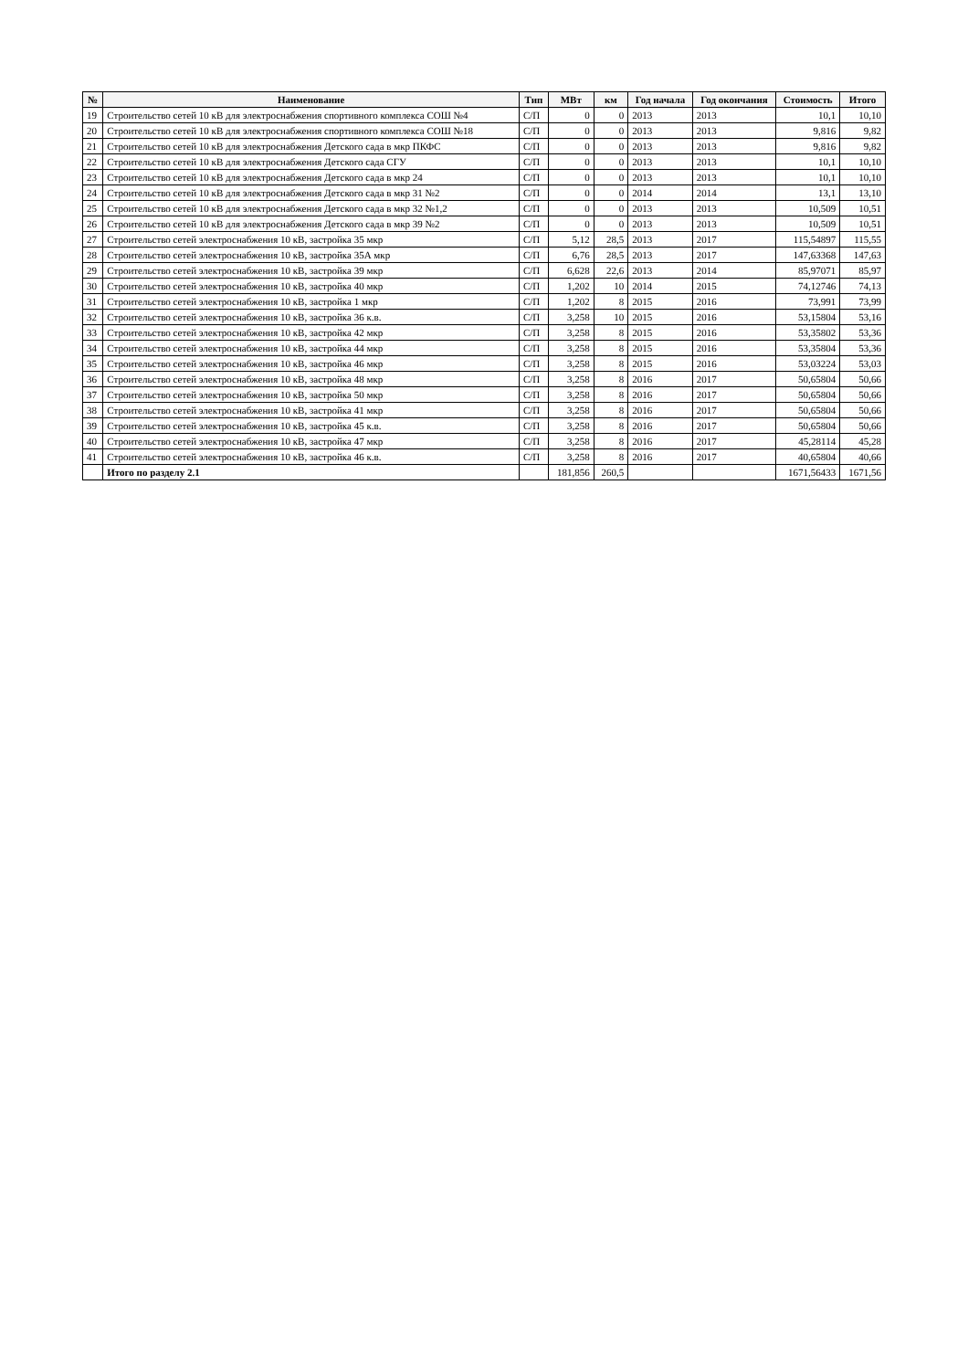| № | Наименование | Тип | МВт | км | Год начала | Год окончания | Стоимость | Итого |
| --- | --- | --- | --- | --- | --- | --- | --- | --- |
| 19 | Строительство сетей 10 кВ для электроснабжения спортивного комплекса СОШ №4 | С/П | 0 | 0 | 2013 | 2013 | 10,1 | 10,10 |
| 20 | Строительство сетей 10 кВ для электроснабжения спортивного комплекса СОШ №18 | С/П | 0 | 0 | 2013 | 2013 | 9,816 | 9,82 |
| 21 | Строительство сетей 10 кВ для электроснабжения Детского сада в мкр ПКФС | С/П | 0 | 0 | 2013 | 2013 | 9,816 | 9,82 |
| 22 | Строительство сетей 10 кВ для электроснабжения Детского сада СГУ | С/П | 0 | 0 | 2013 | 2013 | 10,1 | 10,10 |
| 23 | Строительство сетей 10 кВ для электроснабжения Детского сада в мкр 24 | С/П | 0 | 0 | 2013 | 2013 | 10,1 | 10,10 |
| 24 | Строительство сетей 10 кВ для электроснабжения Детского сада в мкр 31 №2 | С/П | 0 | 0 | 2014 | 2014 | 13,1 | 13,10 |
| 25 | Строительство сетей 10 кВ для электроснабжения Детского сада в мкр 32 №1,2 | С/П | 0 | 0 | 2013 | 2013 | 10,509 | 10,51 |
| 26 | Строительство сетей 10 кВ для электроснабжения Детского сада в мкр 39 №2 | С/П | 0 | 0 | 2013 | 2013 | 10,509 | 10,51 |
| 27 | Строительство сетей электроснабжения 10 кВ, застройка 35 мкр | С/П | 5,12 | 28,5 | 2013 | 2017 | 115,54897 | 115,55 |
| 28 | Строительство сетей электроснабжения 10 кВ, застройка 35А мкр | С/П | 6,76 | 28,5 | 2013 | 2017 | 147,63368 | 147,63 |
| 29 | Строительство сетей электроснабжения 10 кВ, застройка 39 мкр | С/П | 6,628 | 22,6 | 2013 | 2014 | 85,97071 | 85,97 |
| 30 | Строительство сетей электроснабжения 10 кВ, застройка 40 мкр | С/П | 1,202 | 10 | 2014 | 2015 | 74,12746 | 74,13 |
| 31 | Строительство сетей электроснабжения 10 кВ, застройка 1 мкр | С/П | 1,202 | 8 | 2015 | 2016 | 73,991 | 73,99 |
| 32 | Строительство сетей электроснабжения 10 кВ, застройка 36 к.в. | С/П | 3,258 | 10 | 2015 | 2016 | 53,15804 | 53,16 |
| 33 | Строительство сетей электроснабжения 10 кВ, застройка 42 мкр | С/П | 3,258 | 8 | 2015 | 2016 | 53,35802 | 53,36 |
| 34 | Строительство сетей электроснабжения 10 кВ, застройка 44 мкр | С/П | 3,258 | 8 | 2015 | 2016 | 53,35804 | 53,36 |
| 35 | Строительство сетей электроснабжения 10 кВ, застройка 46 мкр | С/П | 3,258 | 8 | 2015 | 2016 | 53,03224 | 53,03 |
| 36 | Строительство сетей электроснабжения 10 кВ, застройка 48 мкр | С/П | 3,258 | 8 | 2016 | 2017 | 50,65804 | 50,66 |
| 37 | Строительство сетей электроснабжения 10 кВ, застройка 50 мкр | С/П | 3,258 | 8 | 2016 | 2017 | 50,65804 | 50,66 |
| 38 | Строительство сетей электроснабжения 10 кВ, застройка 41 мкр | С/П | 3,258 | 8 | 2016 | 2017 | 50,65804 | 50,66 |
| 39 | Строительство сетей электроснабжения 10 кВ, застройка 45 к.в. | С/П | 3,258 | 8 | 2016 | 2017 | 50,65804 | 50,66 |
| 40 | Строительство сетей электроснабжения 10 кВ, застройка 47 мкр | С/П | 3,258 | 8 | 2016 | 2017 | 45,28114 | 45,28 |
| 41 | Строительство сетей электроснабжения 10 кВ, застройка 46 к.в. | С/П | 3,258 | 8 | 2016 | 2017 | 40,65804 | 40,66 |
| | Итого по разделу 2.1 | | 181,856 | 260,5 | | | 1671,56433 | 1671,56 |